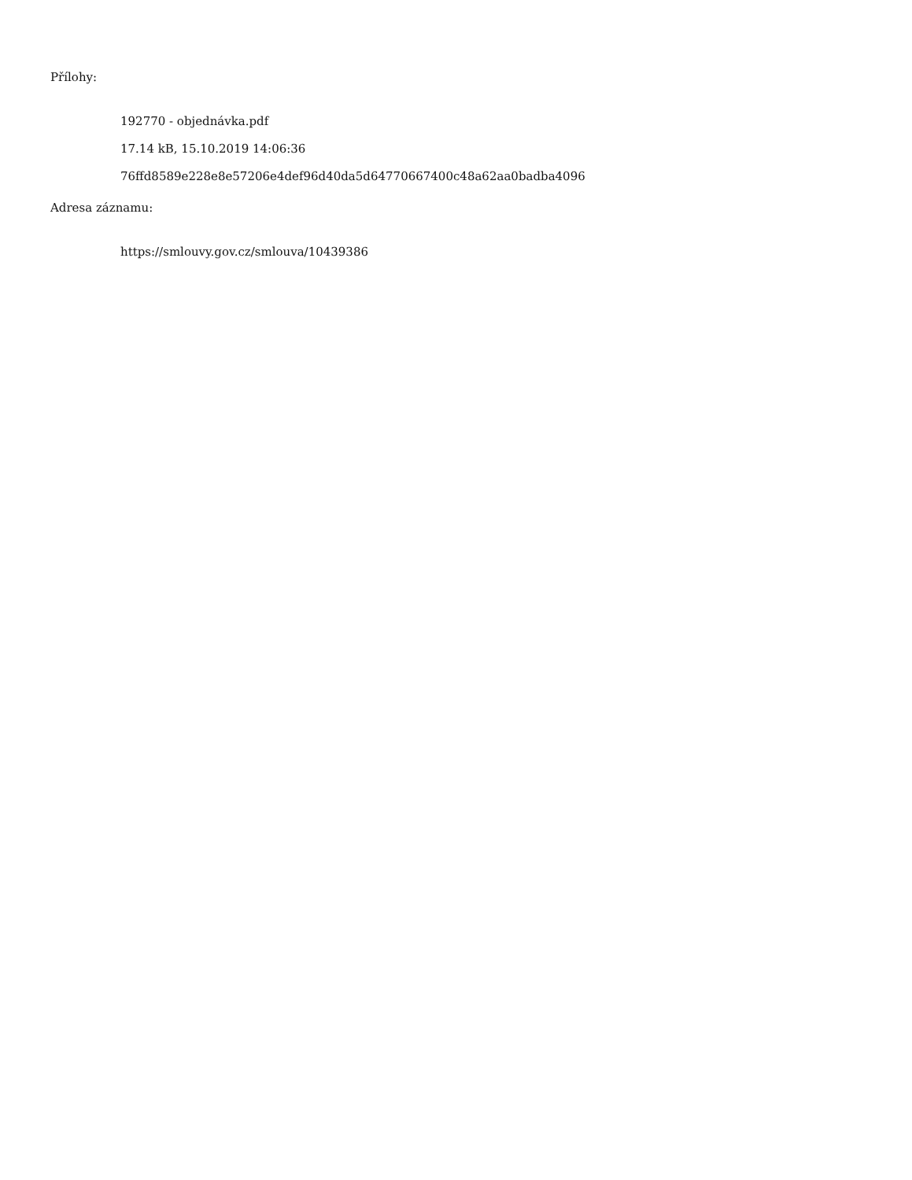Přílohy:
192770 - objednávka.pdf
17.14 kB, 15.10.2019 14:06:36
76ffd8589e228e8e57206e4def96d40da5d64770667400c48a62aa0badba4096
Adresa záznamu:
https://smlouvy.gov.cz/smlouva/10439386